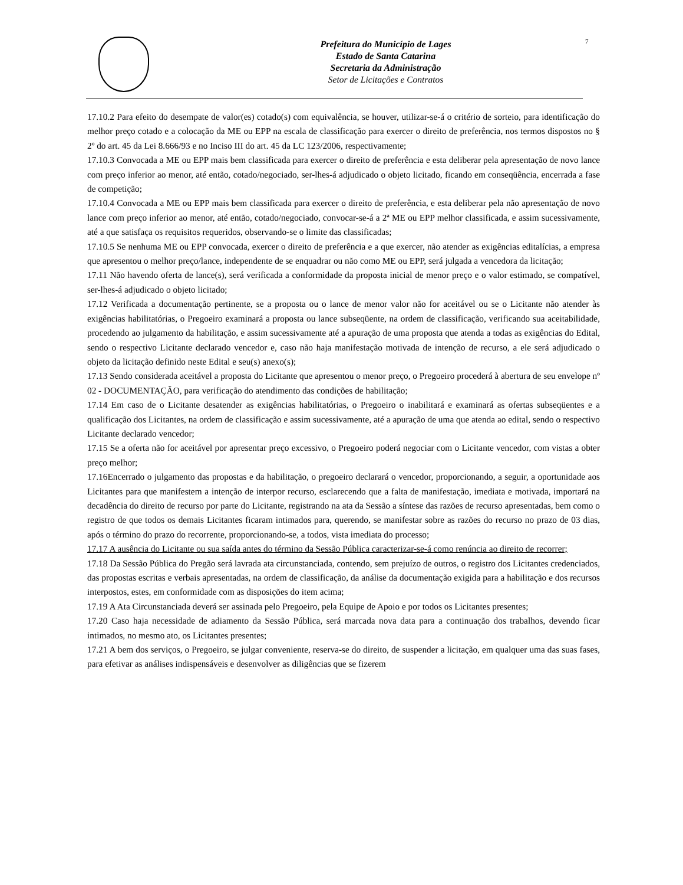Prefeitura do Município de Lages
Estado de Santa Catarina
Secretaria da Administração
Setor de Licitações e Contratos
7
17.10.2 Para efeito do desempate de valor(es) cotado(s) com equivalência, se houver, utilizar-se-á o critério de sorteio, para identificação do melhor preço cotado e a colocação da ME ou EPP na escala de classificação para exercer o direito de preferência, nos termos dispostos no § 2º do art. 45 da Lei 8.666/93 e no Inciso III do art. 45 da LC 123/2006, respectivamente;
17.10.3 Convocada a ME ou EPP mais bem classificada para exercer o direito de preferência e esta deliberar pela apresentação de novo lance com preço inferior ao menor, até então, cotado/negociado, ser-lhes-á adjudicado o objeto licitado, ficando em conseqüência, encerrada a fase de competição;
17.10.4 Convocada a ME ou EPP mais bem classificada para exercer o direito de preferência, e esta deliberar pela não apresentação de novo lance com preço inferior ao menor, até então, cotado/negociado, convocar-se-á a 2ª ME ou EPP melhor classificada, e assim sucessivamente, até a que satisfaça os requisitos requeridos, observando-se o limite das classificadas;
17.10.5 Se nenhuma ME ou EPP convocada, exercer o direito de preferência e a que exercer, não atender as exigências editalícias, a empresa que apresentou o melhor preço/lance, independente de se enquadrar ou não como ME ou EPP, será julgada a vencedora da licitação;
17.11 Não havendo oferta de lance(s), será verificada a conformidade da proposta inicial de menor preço e o valor estimado, se compatível, ser-lhes-á adjudicado o objeto licitado;
17.12 Verificada a documentação pertinente, se a proposta ou o lance de menor valor não for aceitável ou se o Licitante não atender às exigências habilitatórias, o Pregoeiro examinará a proposta ou lance subseqüente, na ordem de classificação, verificando sua aceitabilidade, procedendo ao julgamento da habilitação, e assim sucessivamente até a apuração de uma proposta que atenda a todas as exigências do Edital, sendo o respectivo Licitante declarado vencedor e, caso não haja manifestação motivada de intenção de recurso, a ele será adjudicado o objeto da licitação definido neste Edital e seu(s) anexo(s);
17.13 Sendo considerada aceitável a proposta do Licitante que apresentou o menor preço, o Pregoeiro procederá à abertura de seu envelope nº 02 - DOCUMENTAÇÃO, para verificação do atendimento das condições de habilitação;
17.14 Em caso de o Licitante desatender as exigências habilitatórias, o Pregoeiro o inabilitará e examinará as ofertas subseqüentes e a qualificação dos Licitantes, na ordem de classificação e assim sucessivamente, até a apuração de uma que atenda ao edital, sendo o respectivo Licitante declarado vencedor;
17.15 Se a oferta não for aceitável por apresentar preço excessivo, o Pregoeiro poderá negociar com o Licitante vencedor, com vistas a obter preço melhor;
17.16Encerrado o julgamento das propostas e da habilitação, o pregoeiro declarará o vencedor, proporcionando, a seguir, a oportunidade aos Licitantes para que manifestem a intenção de interpor recurso, esclarecendo que a falta de manifestação, imediata e motivada, importará na decadência do direito de recurso por parte do Licitante, registrando na ata da Sessão a síntese das razões de recurso apresentadas, bem como o registro de que todos os demais Licitantes ficaram intimados para, querendo, se manifestar sobre as razões do recurso no prazo de 03 dias, após o término do prazo do recorrente, proporcionando-se, a todos, vista imediata do processo;
17.17 A ausência do Licitante ou sua saída antes do término da Sessão Pública caracterizar-se-á como renúncia ao direito de recorrer;
17.18 Da Sessão Pública do Pregão será lavrada ata circunstanciada, contendo, sem prejuízo de outros, o registro dos Licitantes credenciados, das propostas escritas e verbais apresentadas, na ordem de classificação, da análise da documentação exigida para a habilitação e dos recursos interpostos, estes, em conformidade com as disposições do item acima;
17.19 A Ata Circunstanciada deverá ser assinada pelo Pregoeiro, pela Equipe de Apoio e por todos os Licitantes presentes;
17.20 Caso haja necessidade de adiamento da Sessão Pública, será marcada nova data para a continuação dos trabalhos, devendo ficar intimados, no mesmo ato, os Licitantes presentes;
17.21 A bem dos serviços, o Pregoeiro, se julgar conveniente, reserva-se do direito, de suspender a licitação, em qualquer uma das suas fases, para efetivar as análises indispensáveis e desenvolver as diligências que se fizerem